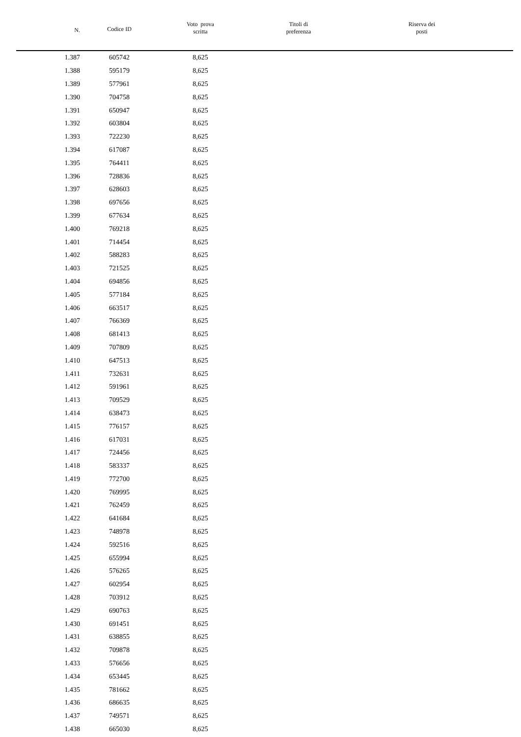| N. | Codice ID | Voto prova scritta | Titoli di preferenza | Riserva dei posti |
| --- | --- | --- | --- | --- |
| 1.387 | 605742 | 8,625 | | |
| 1.388 | 595179 | 8,625 | | |
| 1.389 | 577961 | 8,625 | | |
| 1.390 | 704758 | 8,625 | | |
| 1.391 | 650947 | 8,625 | | |
| 1.392 | 603804 | 8,625 | | |
| 1.393 | 722230 | 8,625 | | |
| 1.394 | 617087 | 8,625 | | |
| 1.395 | 764411 | 8,625 | | |
| 1.396 | 728836 | 8,625 | | |
| 1.397 | 628603 | 8,625 | | |
| 1.398 | 697656 | 8,625 | | |
| 1.399 | 677634 | 8,625 | | |
| 1.400 | 769218 | 8,625 | | |
| 1.401 | 714454 | 8,625 | | |
| 1.402 | 588283 | 8,625 | | |
| 1.403 | 721525 | 8,625 | | |
| 1.404 | 694856 | 8,625 | | |
| 1.405 | 577184 | 8,625 | | |
| 1.406 | 663517 | 8,625 | | |
| 1.407 | 766369 | 8,625 | | |
| 1.408 | 681413 | 8,625 | | |
| 1.409 | 707809 | 8,625 | | |
| 1.410 | 647513 | 8,625 | | |
| 1.411 | 732631 | 8,625 | | |
| 1.412 | 591961 | 8,625 | | |
| 1.413 | 709529 | 8,625 | | |
| 1.414 | 638473 | 8,625 | | |
| 1.415 | 776157 | 8,625 | | |
| 1.416 | 617031 | 8,625 | | |
| 1.417 | 724456 | 8,625 | | |
| 1.418 | 583337 | 8,625 | | |
| 1.419 | 772700 | 8,625 | | |
| 1.420 | 769995 | 8,625 | | |
| 1.421 | 762459 | 8,625 | | |
| 1.422 | 641684 | 8,625 | | |
| 1.423 | 748978 | 8,625 | | |
| 1.424 | 592516 | 8,625 | | |
| 1.425 | 655994 | 8,625 | | |
| 1.426 | 576265 | 8,625 | | |
| 1.427 | 602954 | 8,625 | | |
| 1.428 | 703912 | 8,625 | | |
| 1.429 | 690763 | 8,625 | | |
| 1.430 | 691451 | 8,625 | | |
| 1.431 | 638855 | 8,625 | | |
| 1.432 | 709878 | 8,625 | | |
| 1.433 | 576656 | 8,625 | | |
| 1.434 | 653445 | 8,625 | | |
| 1.435 | 781662 | 8,625 | | |
| 1.436 | 686635 | 8,625 | | |
| 1.437 | 749571 | 8,625 | | |
| 1.438 | 665030 | 8,625 | | |